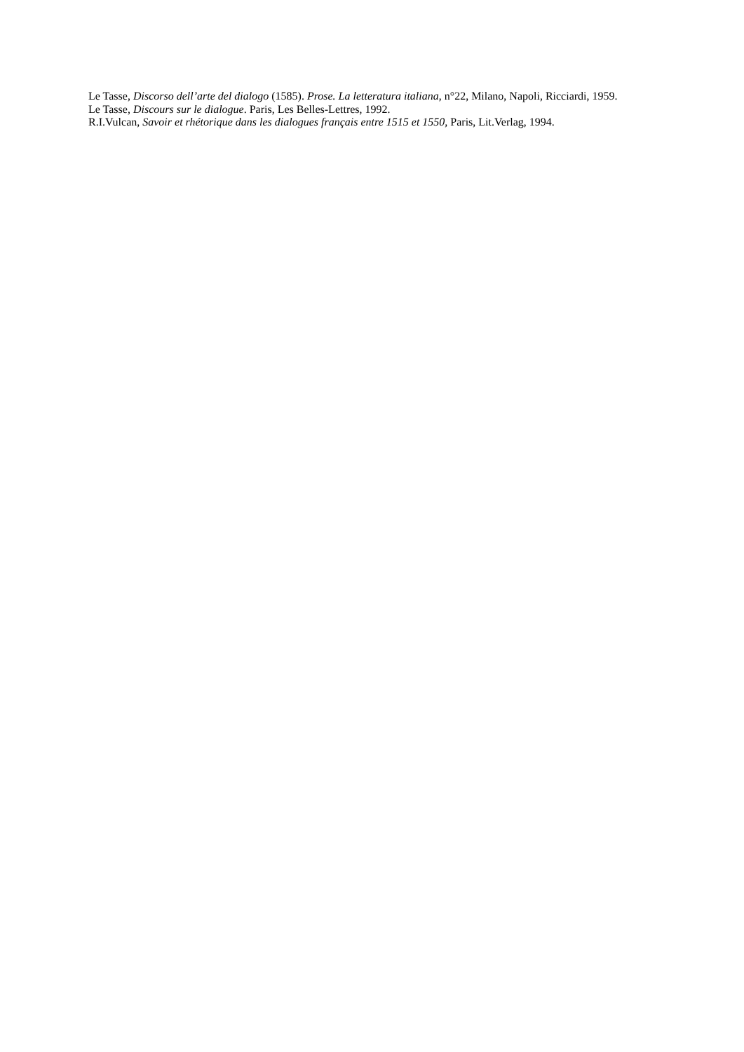Le Tasse, Discorso dell’arte del dialogo (1585). Prose. La letteratura italiana, n°22, Milano, Napoli, Ricciardi, 1959.
Le Tasse, Discours sur le dialogue. Paris, Les Belles-Lettres, 1992.
R.I.Vulcan, Savoir et rhétorique dans les dialogues français entre 1515 et 1550, Paris, Lit.Verlag, 1994.